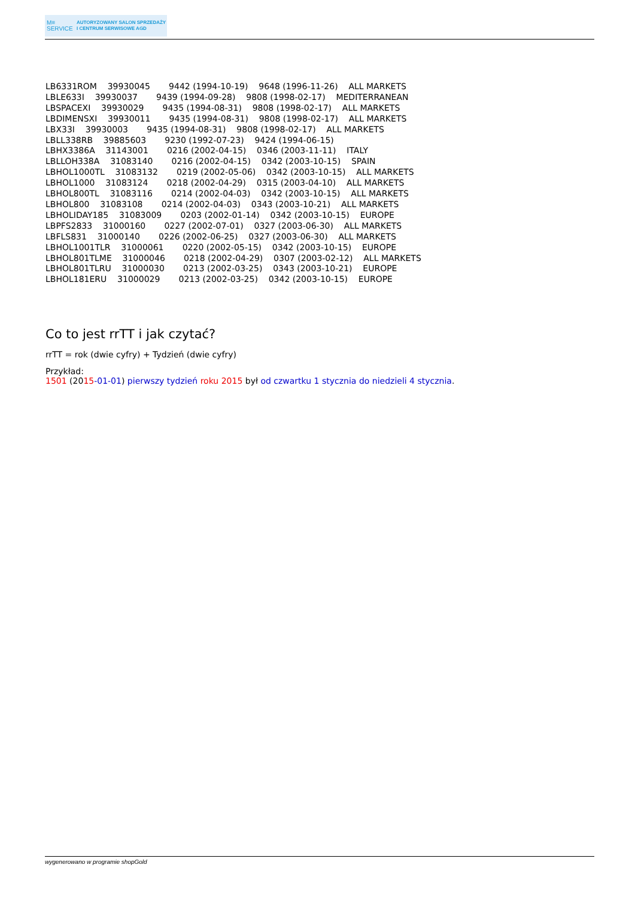M≡
SERVICE
AUTORYZOWANY SALON SPRZEDAŻY
I CENTRUM SERWISOWE AGD
LB6331ROM 39930045 9442 (1994-10-19) 9648 (1996-11-26) ALL MARKETS
LBLE633I 39930037 9439 (1994-09-28) 9808 (1998-02-17) MEDITERRANEAN
LBSPACEXI 39930029 9435 (1994-08-31) 9808 (1998-02-17) ALL MARKETS
LBDIMENSXI 39930011 9435 (1994-08-31) 9808 (1998-02-17) ALL MARKETS
LBX33I 39930003 9435 (1994-08-31) 9808 (1998-02-17) ALL MARKETS
LBLL338RB 39885603 9230 (1992-07-23) 9424 (1994-06-15)
LBHX3386A 31143001 0216 (2002-04-15) 0346 (2003-11-11) ITALY
LBLLOH338A 31083140 0216 (2002-04-15) 0342 (2003-10-15) SPAIN
LBHOL1000TL 31083132 0219 (2002-05-06) 0342 (2003-10-15) ALL MARKETS
LBHOL1000 31083124 0218 (2002-04-29) 0315 (2003-04-10) ALL MARKETS
LBHOL800TL 31083116 0214 (2002-04-03) 0342 (2003-10-15) ALL MARKETS
LBHOL800 31083108 0214 (2002-04-03) 0343 (2003-10-21) ALL MARKETS
LBHOLIDAY185 31083009 0203 (2002-01-14) 0342 (2003-10-15) EUROPE
LBPFS2833 31000160 0227 (2002-07-01) 0327 (2003-06-30) ALL MARKETS
LBFLS831 31000140 0226 (2002-06-25) 0327 (2003-06-30) ALL MARKETS
LBHOL1001TLR 31000061 0220 (2002-05-15) 0342 (2003-10-15) EUROPE
LBHOL801TLME 31000046 0218 (2002-04-29) 0307 (2003-02-12) ALL MARKETS
LBHOL801TLRU 31000030 0213 (2002-03-25) 0343 (2003-10-21) EUROPE
LBHOL181ERU 31000029 0213 (2002-03-25) 0342 (2003-10-15) EUROPE
Co to jest rrTT i jak czytać?
rrTT = rok (dwie cyfry) + Tydzień (dwie cyfry)
Przykład:
1501 (2015-01-01) pierwszy tydzień roku 2015 był od czwartku 1 stycznia do niedzieli 4 stycznia.
wygenerowano w programie shopGold